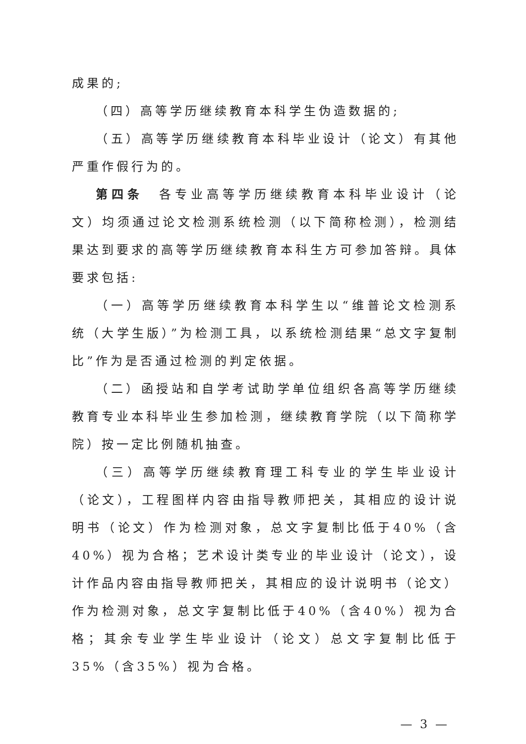成果的;
（四）高等学历继续教育本科学生伪造数据的;
（五）高等学历继续教育本科毕业设计（论文）有其他严重作假行为的。
第四条　各专业高等学历继续教育本科毕业设计（论文）均须通过论文检测系统检测（以下简称检测），检测结果达到要求的高等学历继续教育本科生方可参加答辩。具体要求包括:
（一）高等学历继续教育本科学生以“维普论文检测系统（大学生版）”为检测工具，以系统检测结果“总文字复制比”作为是否通过检测的判定依据。
（二）函授站和自学考试助学单位组织各高等学历继续教育专业本科毕业生参加检测，继续教育学院（以下简称学院）按一定比例随机抽查。
（三）高等学历继续教育理工科专业的学生毕业设计（论文），工程图样内容由指导教师把关，其相应的设计说明书（论文）作为检测对象，总文字复制比低于40%（含40%）视为合格；艺术设计类专业的毕业设计（论文），设计作品内容由指导教师把关，其相应的设计说明书（论文）作为检测对象，总文字复制比低于40%（含40%）视为合格；其余专业学生毕业设计（论文）总文字复制比低于35%（含35%）视为合格。
— 3 —